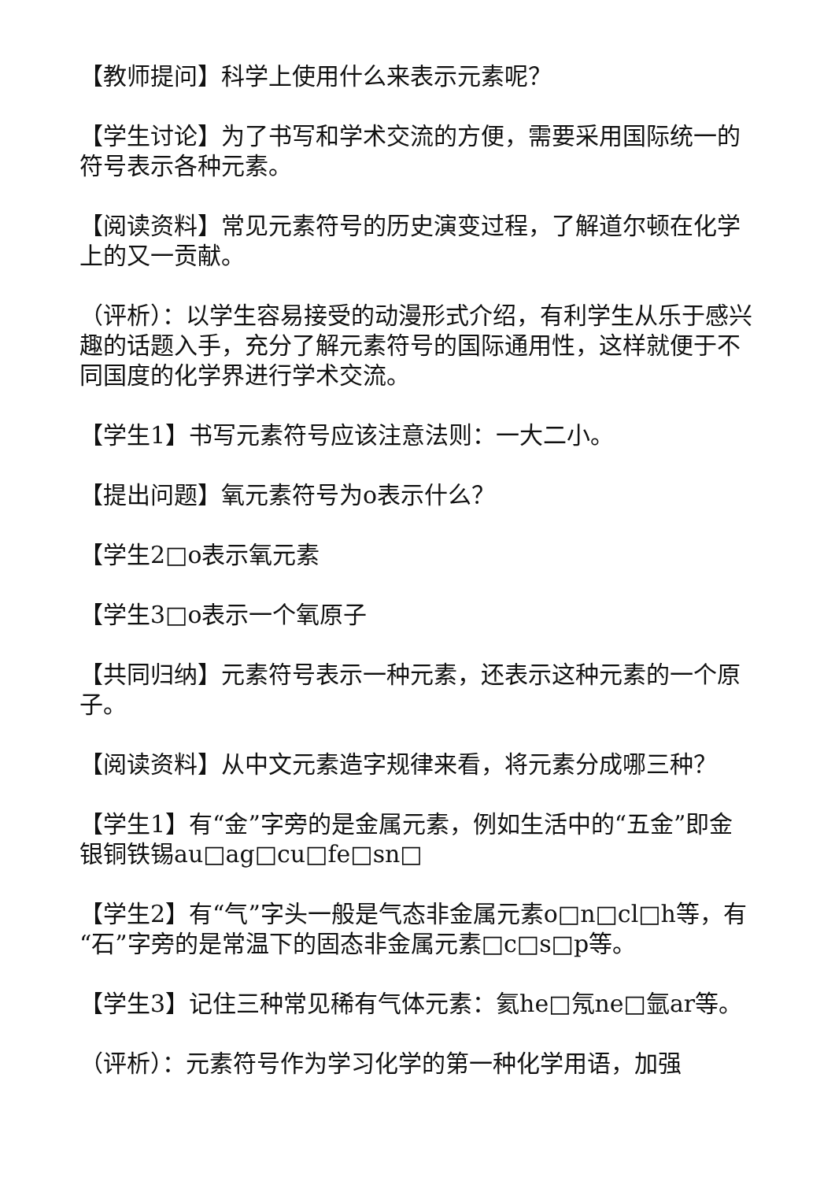【教师提问】科学上使用什么来表示元素呢？
【学生讨论】为了书写和学术交流的方便，需要采用国际统一的符号表示各种元素。
【阅读资料】常见元素符号的历史演变过程，了解道尔顿在化学上的又一贡献。
（评析）：以学生容易接受的动漫形式介绍，有利学生从乐于感兴趣的话题入手，充分了解元素符号的国际通用性，这样就便于不同国度的化学界进行学术交流。
【学生1】书写元素符号应该注意法则：一大二小。
【提出问题】氧元素符号为o表示什么？
【学生2□o表示氧元素
【学生3□o表示一个氧原子
【共同归纳】元素符号表示一种元素，还表示这种元素的一个原子。
【阅读资料】从中文元素造字规律来看，将元素分成哪三种？
【学生1】有“金”字旁的是金属元素，例如生活中的“五金”即金银铜铁锡au□ag□cu□fe□sn□
【学生2】有“气”字头一般是气态非金属元素o□n□cl□h等，有“石”字旁的是常温下的固态非金属元素□c□s□p等。
【学生3】记住三种常见稀有气体元素：氦he□氖ne□氩ar等。
（评析）：元素符号作为学习化学的第一种化学用语，加强